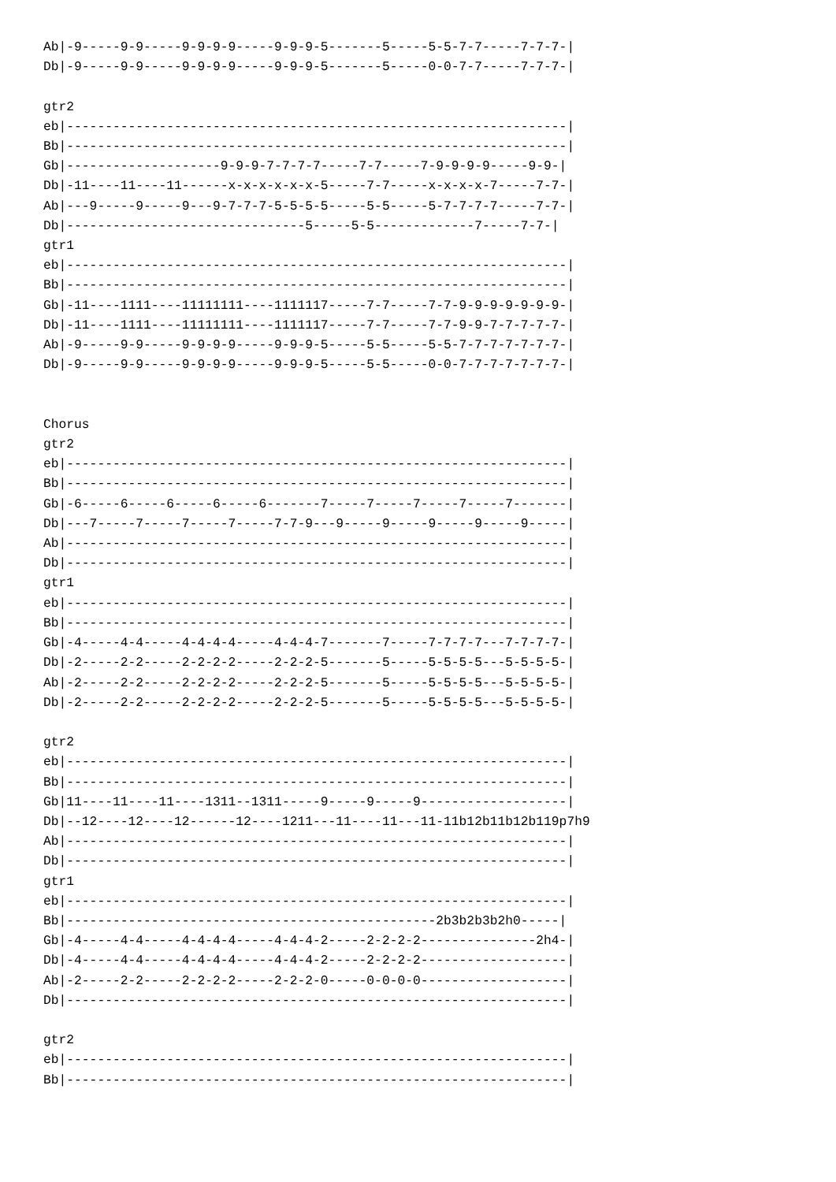Ab|-9-----9-9-----9-9-9-9-----9-9-9-5-------5-----5-5-7-7-----7-7-7-|
Db|-9-----9-9-----9-9-9-9-----9-9-9-5-------5-----0-0-7-7-----7-7-7-|

gtr2
eb|-----------------------------------------------------------------|
Bb|-----------------------------------------------------------------|
Gb|--------------------9-9-9-7-7-7-7-----7-7-----7-9-9-9-9-----9-9-|
Db|-11----11----11------x-x-x-x-x-x-5-----7-7-----x-x-x-x-7-----7-7-|
Ab|---9-----9-----9---9-7-7-7-5-5-5-5-----5-5-----5-7-7-7-7-----7-7-|
Db|-------------------------------5-----5-5-------------7-----7-7-|
gtr1
eb|-----------------------------------------------------------------|
Bb|-----------------------------------------------------------------|
Gb|-11----1111----11111111----1111117-----7-7-----7-7-9-9-9-9-9-9-9-|
Db|-11----1111----11111111----1111117-----7-7-----7-7-9-9-7-7-7-7-7-|
Ab|-9-----9-9-----9-9-9-9-----9-9-9-5-----5-5-----5-5-7-7-7-7-7-7-7-|
Db|-9-----9-9-----9-9-9-9-----9-9-9-5-----5-5-----0-0-7-7-7-7-7-7-7-|


Chorus
gtr2
eb|-----------------------------------------------------------------|
Bb|-----------------------------------------------------------------|
Gb|-6-----6-----6-----6-----6-------7-----7-----7-----7-----7-------|
Db|---7-----7-----7-----7-----7-7-9---9-----9-----9-----9-----9-----|
Ab|-----------------------------------------------------------------|
Db|-----------------------------------------------------------------|
gtr1
eb|-----------------------------------------------------------------|
Bb|-----------------------------------------------------------------|
Gb|-4-----4-4-----4-4-4-4-----4-4-4-7-------7-----7-7-7-7---7-7-7-7-|
Db|-2-----2-2-----2-2-2-2-----2-2-2-5-------5-----5-5-5-5---5-5-5-5-|
Ab|-2-----2-2-----2-2-2-2-----2-2-2-5-------5-----5-5-5-5---5-5-5-5-|
Db|-2-----2-2-----2-2-2-2-----2-2-2-5-------5-----5-5-5-5---5-5-5-5-|

gtr2
eb|-----------------------------------------------------------------|
Bb|-----------------------------------------------------------------|
Gb|11----11----11----1311--1311-----9-----9-----9-------------------|
Db|--12----12----12------12----1211---11----11---11-11b12b11b12b119p7h9
Ab|-----------------------------------------------------------------|
Db|-----------------------------------------------------------------|
gtr1
eb|-----------------------------------------------------------------|
Bb|------------------------------------------------2b3b2b3b2h0-----|
Gb|-4-----4-4-----4-4-4-4-----4-4-4-2-----2-2-2-2---------------2h4-|
Db|-4-----4-4-----4-4-4-4-----4-4-4-2-----2-2-2-2-------------------|
Ab|-2-----2-2-----2-2-2-2-----2-2-2-0-----0-0-0-0-------------------|
Db|-----------------------------------------------------------------|

gtr2
eb|-----------------------------------------------------------------|
Bb|-----------------------------------------------------------------|